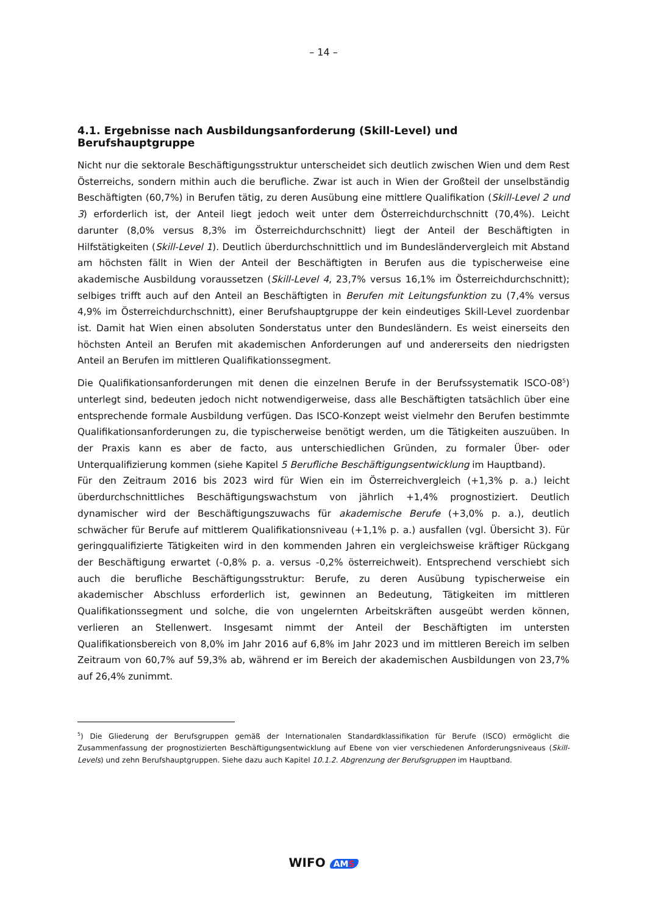– 14 –
4.1. Ergebnisse nach Ausbildungsanforderung (Skill-Level) und Berufshauptgruppe
Nicht nur die sektorale Beschäftigungsstruktur unterscheidet sich deutlich zwischen Wien und dem Rest Österreichs, sondern mithin auch die berufliche. Zwar ist auch in Wien der Großteil der unselbständig Beschäftigten (60,7%) in Berufen tätig, zu deren Ausübung eine mittlere Qualifikation (Skill-Level 2 und 3) erforderlich ist, der Anteil liegt jedoch weit unter dem Österreichdurchschnitt (70,4%). Leicht darunter (8,0% versus 8,3% im Österreichdurchschnitt) liegt der Anteil der Beschäftigten in Hilfstätigkeiten (Skill-Level 1). Deutlich überdurchschnittlich und im Bundesländervergleich mit Abstand am höchsten fällt in Wien der Anteil der Beschäftigten in Berufen aus die typischerweise eine akademische Ausbildung voraussetzen (Skill-Level 4, 23,7% versus 16,1% im Österreichdurchschnitt); selbiges trifft auch auf den Anteil an Beschäftigten in Berufen mit Leitungsfunktion zu (7,4% versus 4,9% im Österreichdurchschnitt), einer Berufshauptgruppe der kein eindeutiges Skill-Level zuordenbar ist. Damit hat Wien einen absoluten Sonderstatus unter den Bundesländern. Es weist einerseits den höchsten Anteil an Berufen mit akademischen Anforderungen auf und andererseits den niedrigsten Anteil an Berufen im mittleren Qualifikationssegment.
Die Qualifikationsanforderungen mit denen die einzelnen Berufe in der Berufssystematik ISCO-08<sup>5</sup>) unterlegt sind, bedeuten jedoch nicht notwendigerweise, dass alle Beschäftigten tatsächlich über eine entsprechende formale Ausbildung verfügen. Das ISCO-Konzept weist vielmehr den Berufen bestimmte Qualifikationsanforderungen zu, die typischerweise benötigt werden, um die Tätigkeiten auszuüben. In der Praxis kann es aber de facto, aus unterschiedlichen Gründen, zu formaler Über- oder Unterqualifizierung kommen (siehe Kapitel 5 Berufliche Beschäftigungsentwicklung im Hauptband).
Für den Zeitraum 2016 bis 2023 wird für Wien ein im Österreichvergleich (+1,3% p. a.) leicht überdurchschnittliches Beschäftigungswachstum von jährlich +1,4% prognostiziert. Deutlich dynamischer wird der Beschäftigungszuwachs für akademische Berufe (+3,0% p. a.), deutlich schwächer für Berufe auf mittlerem Qualifikationsniveau (+1,1% p. a.) ausfallen (vgl. Übersicht 3). Für geringqualifizierte Tätigkeiten wird in den kommenden Jahren ein vergleichsweise kräftiger Rückgang der Beschäftigung erwartet (-0,8% p. a. versus -0,2% österreichweit). Entsprechend verschiebt sich auch die berufliche Beschäftigungsstruktur: Berufe, zu deren Ausübung typischerweise ein akademischer Abschluss erforderlich ist, gewinnen an Bedeutung, Tätigkeiten im mittleren Qualifikationssegment und solche, die von ungelernten Arbeitskräften ausgeübt werden können, verlieren an Stellenwert. Insgesamt nimmt der Anteil der Beschäftigten im untersten Qualifikationsbereich von 8,0% im Jahr 2016 auf 6,8% im Jahr 2023 und im mittleren Bereich im selben Zeitraum von 60,7% auf 59,3% ab, während er im Bereich der akademischen Ausbildungen von 23,7% auf 26,4% zunimmt.
<sup>5</sup>) Die Gliederung der Berufsgruppen gemäß der Internationalen Standardklassifikation für Berufe (ISCO) ermöglicht die Zusammenfassung der prognostizierten Beschäftigungsentwicklung auf Ebene von vier verschiedenen Anforderungsniveaus (Skill-Levels) und zehn Berufshauptgruppen. Siehe dazu auch Kapitel 10.1.2. Abgrenzung der Berufsgruppen im Hauptband.
WIFO AMS